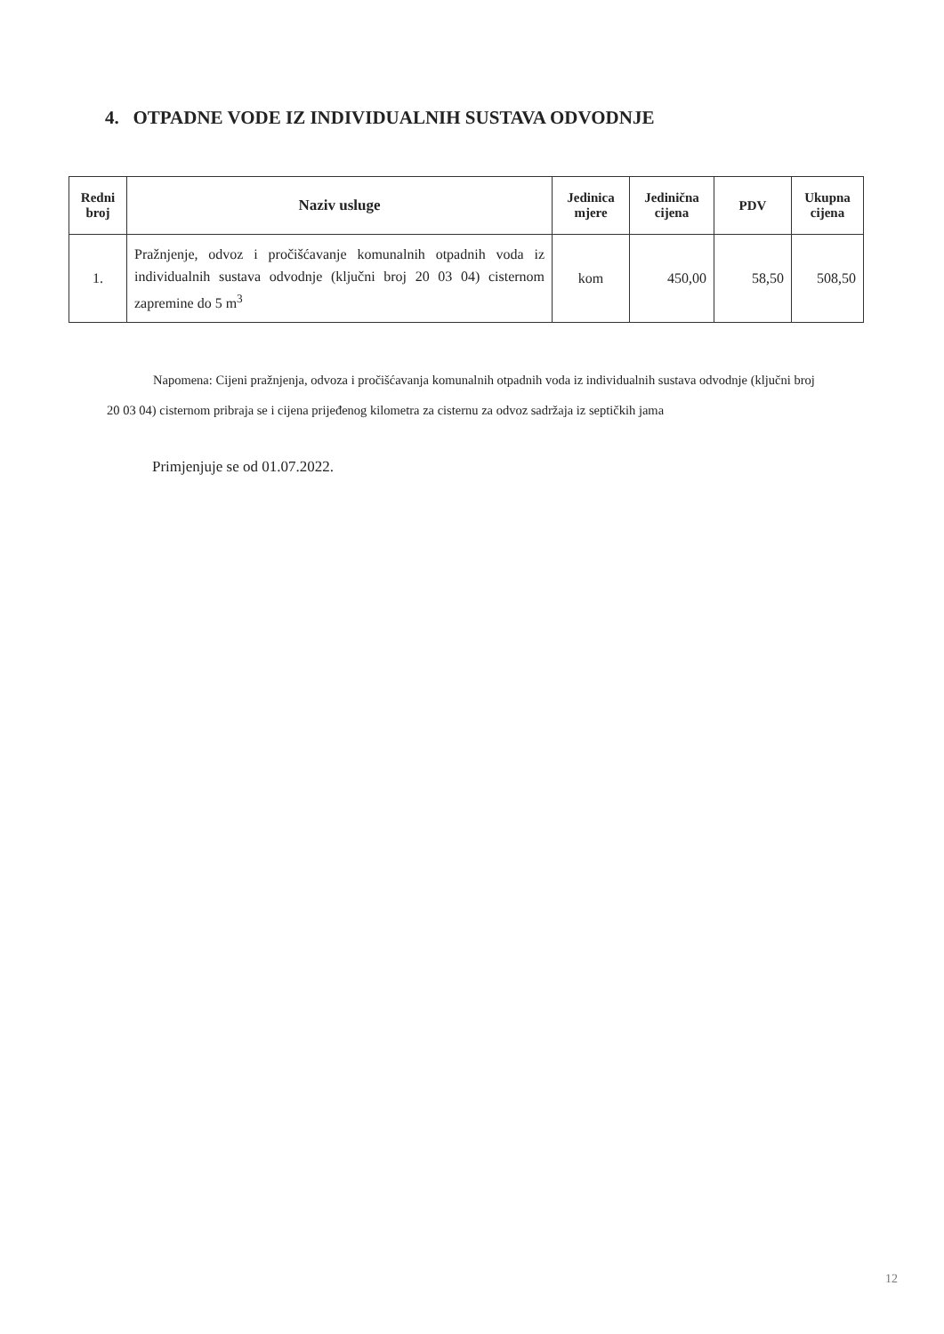4. OTPADNE VODE IZ INDIVIDUALNIH SUSTAVA ODVODNJE
| Redni broj | Naziv usluge | Jedinica mjere | Jedinična cijena | PDV | Ukupna cijena |
| --- | --- | --- | --- | --- | --- |
| 1. | Pražnjenje, odvoz i pročišćavanje komunalnih otpadnih voda iz individualnih sustava odvodnje (ključni broj 20 03 04) cisternom zapremine do 5 m<sup>3</sup> | kom | 450,00 | 58,50 | 508,50 |
Napomena: Cijeni pražnjenja, odvoza i pročišćavanja komunalnih otpadnih voda iz individualnih sustava odvodnje (ključni broj 20 03 04) cisternom pribraja se i cijena prijeđenog kilometra za cisternu za odvoz sadržaja iz septičkih jama
Primjenjuje se od 01.07.2022.
12